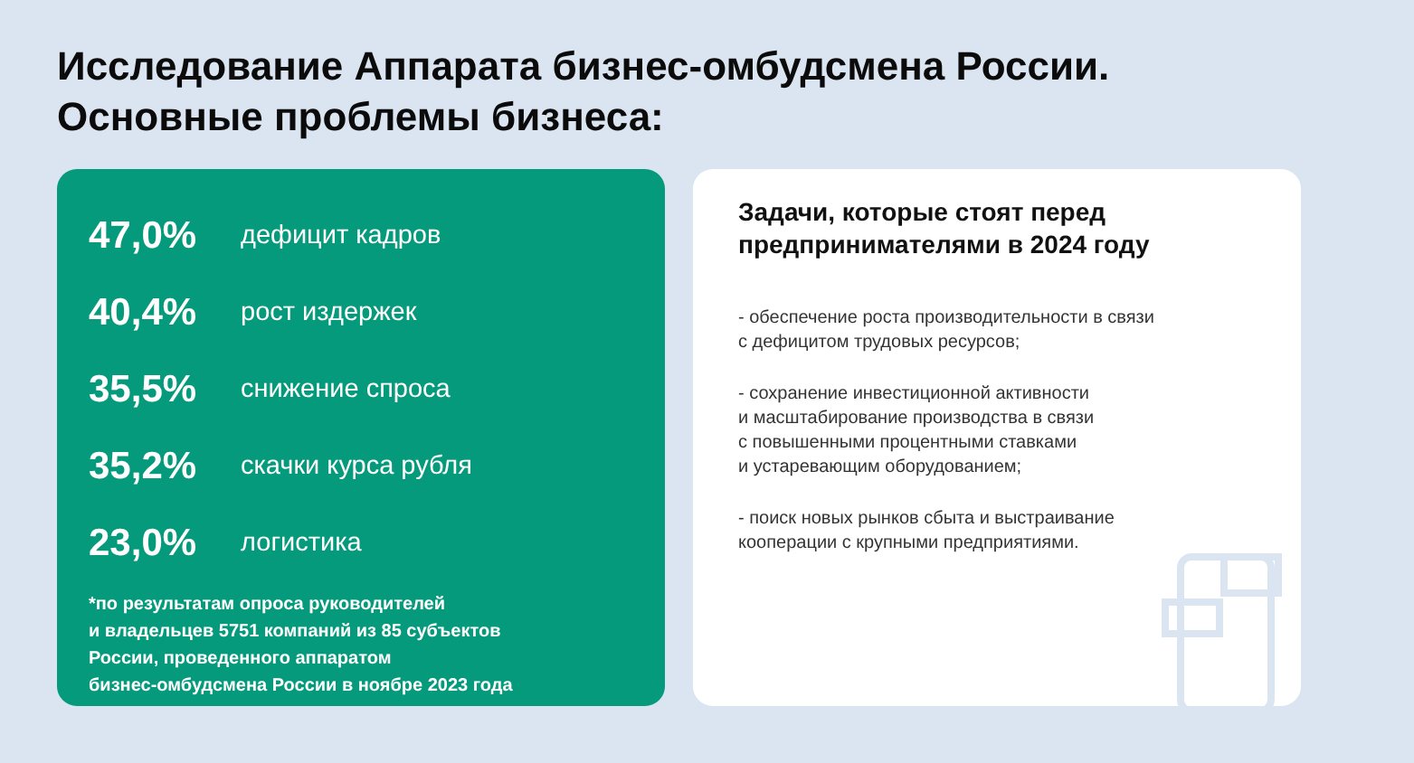Исследование Аппарата бизнес-омбудсмена России.
Основные проблемы бизнеса:
47,0% дефицит кадров
40,4% рост издержек
35,5% снижение спроса
35,2% скачки курса рубля
23,0% логистика
*по результатам опроса руководителей
и владельцев 5751 компаний из 85 субъектов
России, проведенного аппаратом
бизнес-омбудсмена России в ноябре 2023 года
Задачи, которые стоят перед
предпринимателями в 2024 году
- обеспечение роста производительности в связи
с дефицитом трудовых ресурсов;
- сохранение инвестиционной активности
и масштабирование производства в связи
с повышенными процентными ставками
и устаревающим оборудованием;
- поиск новых рынков сбыта и выстраивание
кооперации с крупными предприятиями.